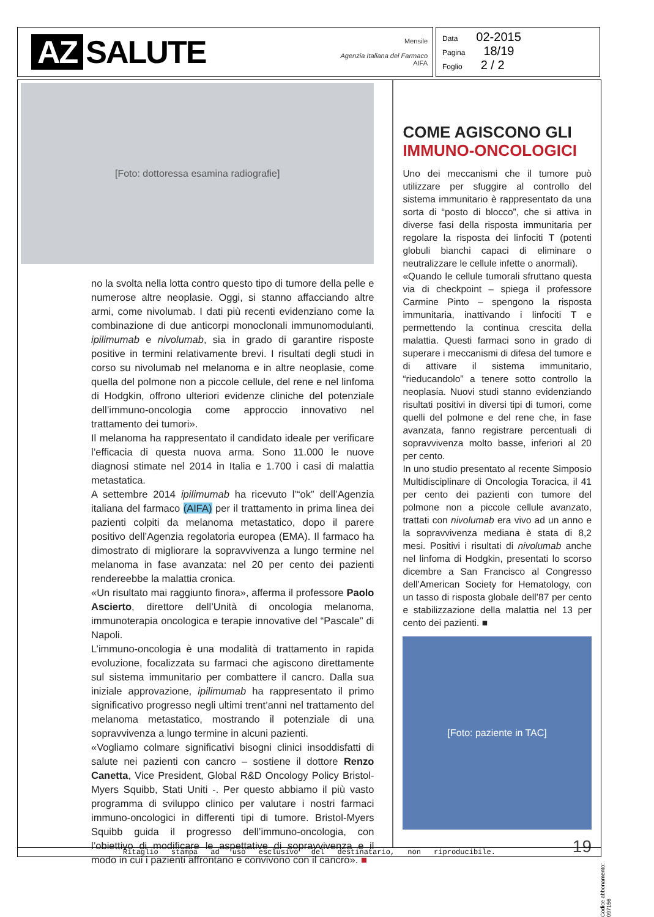AZ SALUTE
Mensile
Agenzia Italiana del Farmaco
AIFA
Data 02-2015
Pagina 18/19
Foglio 2 / 2
[Foto: dottoressa esamina radiografie]
no la svolta nella lotta contro questo tipo di tumore della pelle e numerose altre neoplasie. Oggi, si stanno affacciando altre armi, come nivolumab. I dati più recenti evidenziano come la combinazione di due anticorpi monoclonali immunomodulanti, ipilimumab e nivolumab, sia in grado di garantire risposte positive in termini relativamente brevi. I risultati degli studi in corso su nivolumab nel melanoma e in altre neoplasie, come quella del polmone non a piccole cellule, del rene e nel linfoma di Hodgkin, offrono ulteriori evidenze cliniche del potenziale dell’immuno-oncologia come approccio innovativo nel trattamento dei tumori».
Il melanoma ha rappresentato il candidato ideale per verificare l’efficacia di questa nuova arma. Sono 11.000 le nuove diagnosi stimate nel 2014 in Italia e 1.700 i casi di malattia metastatica.
A settembre 2014 ipilimumab ha ricevuto l’“ok” dell’Agenzia italiana del farmaco (AIFA) per il trattamento in prima linea dei pazienti colpiti da melanoma metastatico, dopo il parere positivo dell’Agenzia regolatoria europea (EMA). Il farmaco ha dimostrato di migliorare la sopravvivenza a lungo termine nel melanoma in fase avanzata: nel 20 per cento dei pazienti rendereebbe la malattia cronica.
«Un risultato mai raggiunto finora», afferma il professore Paolo Ascierto, direttore dell’Unità di oncologia melanoma, immunoterapia oncologica e terapie innovative del “Pascale” di Napoli.
L’immuno-oncologia è una modalità di trattamento in rapida evoluzione, focalizzata su farmaci che agiscono direttamente sul sistema immunitario per combattere il cancro. Dalla sua iniziale approvazione, ipilimumab ha rappresentato il primo significativo progresso negli ultimi trent’anni nel trattamento del melanoma metastatico, mostrando il potenziale di una sopravvivenza a lungo termine in alcuni pazienti.
«Vogliamo colmare significativi bisogni clinici insoddisfatti di salute nei pazienti con cancro – sostiene il dottore Renzo Canetta, Vice President, Global R&D Oncology Policy Bristol-Myers Squibb, Stati Uniti -. Per questo abbiamo il più vasto programma di sviluppo clinico per valutare i nostri farmaci immuno-oncologici in differenti tipi di tumore. Bristol-Myers Squibb guida il progresso dell’immuno-oncologia, con l’obiettivo di modificare le aspettative di sopravvivenza e il modo in cui i pazienti affrontano e convivono con il cancro». ■
COME AGISCONO GLI
IMMUNO-ONCOLOGICI
Uno dei meccanismi che il tumore può utilizzare per sfuggire al controllo del sistema immunitario è rappresentato da una sorta di “posto di blocco”, che si attiva in diverse fasi della risposta immunitaria per regolare la risposta dei linfociti T (potenti globuli bianchi capaci di eliminare o neutralizzare le cellule infette o anormali).
«Quando le cellule tumorali sfruttano questa via di checkpoint – spiega il professore Carmine Pinto – spengono la risposta immunitaria, inattivando i linfociti T e permettendo la continua crescita della malattia. Questi farmaci sono in grado di superare i meccanismi di difesa del tumore e di attivare il sistema immunitario, “rieducandolo” a tenere sotto controllo la neoplasia. Nuovi studi stanno evidenziando risultati positivi in diversi tipi di tumori, come quelli del polmone e del rene che, in fase avanzata, fanno registrare percentuali di sopravvivenza molto basse, inferiori al 20 per cento.
In uno studio presentato al recente Simposio Multidisciplinare di Oncologia Toracica, il 41 per cento dei pazienti con tumore del polmone non a piccole cellule avanzato, trattati con nivolumab era vivo ad un anno e la sopravvivenza mediana è stata di 8,2 mesi. Positivi i risultati di nivolumab anche nel linfoma di Hodgkin, presentati lo scorso dicembre a San Francisco al Congresso dell’American Society for Hematology, con un tasso di risposta globale dell’87 per cento e stabilizzazione della malattia nel 13 per cento dei pazienti. ■
[Foto: paziente in TAC]
19
Ritaglio stampa ad uso esclusivo del destinatario, non riproducibile.
Codice abbonamento: 097156